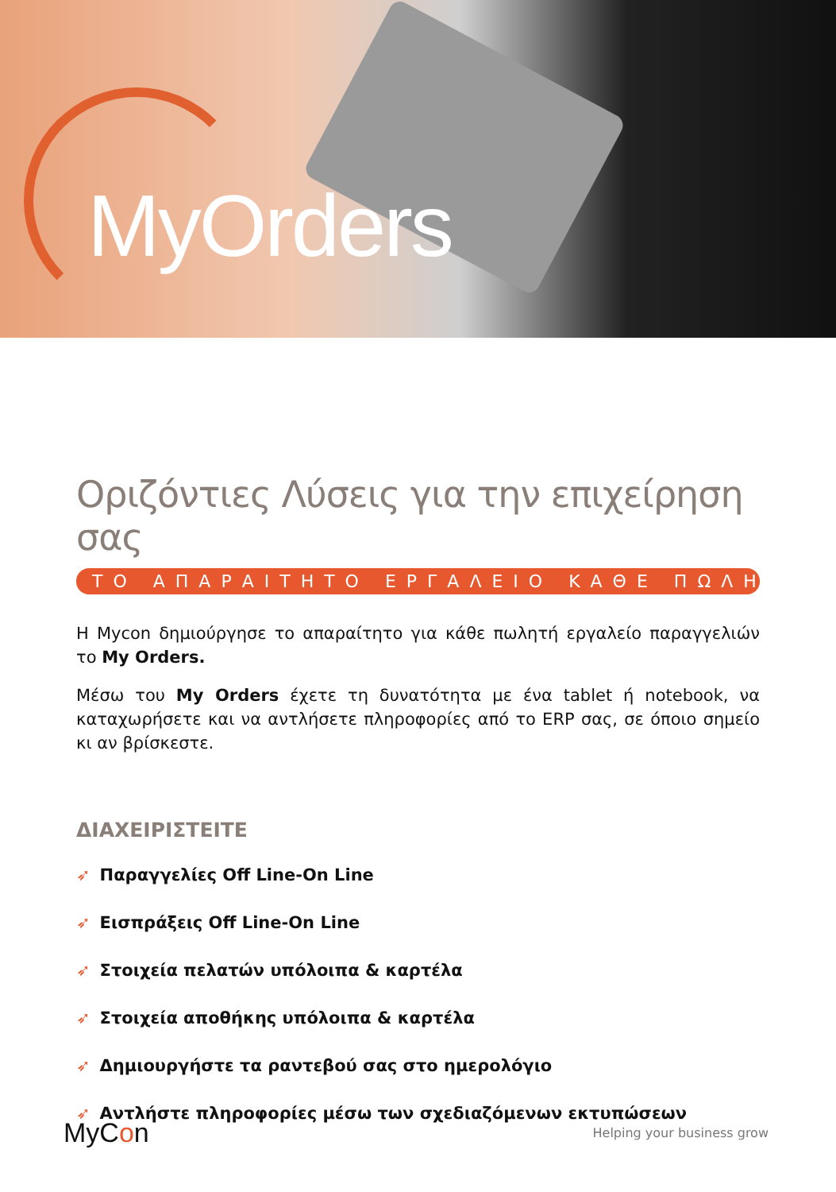MyOrders
Οριζόντιες Λύσεις για την επιχείρηση σας
ΤΟ ΑΠΑΡΑΙΤΗΤΟ ΕΡΓΑΛΕΙΟ ΚΑΘΕ ΠΩΛΗΤΗ
Η Mycon δημιούργησε το απαραίτητο για κάθε πωλητή εργαλείο παραγγελιών το My Orders.
Μέσω του My Orders έχετε τη δυνατότητα με ένα tablet ή notebook, να καταχωρήσετε και να αντλήσετε πληροφορίες από το ERP σας, σε όποιο σημείο κι αν βρίσκεστε.
ΔΙΑΧΕΙΡΙΣΤΕΙΤΕ
➶ Παραγγελίες Off Line-On Line
➶ Εισπράξεις Off Line-On Line
➶ Στοιχεία πελατών υπόλοιπα & καρτέλα
➶ Στοιχεία αποθήκης υπόλοιπα & καρτέλα
➶ Δημιουργήστε τα ραντεβού σας στο ημερολόγιο
➶ Αντλήστε πληροφορίες μέσω των σχεδιαζόμενων εκτυπώσεων
MyCon
Helping your business grow